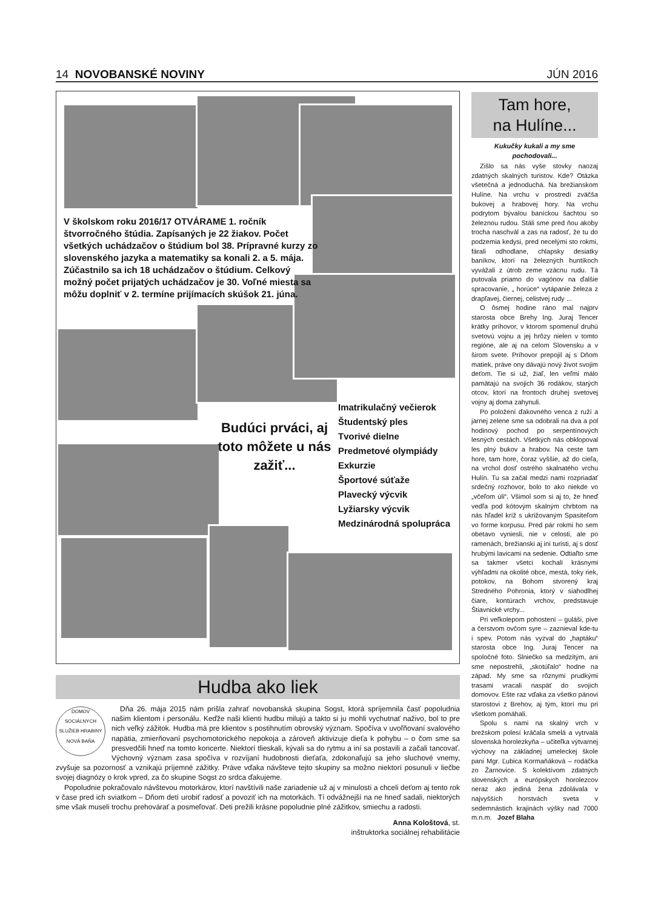14 NOVOBANSKÉ NOVINY JÚN 2016
V školskom roku 2016/17 OTVÁRAME 1. ročník štvorročného štúdia. Zapísaných je 22 žiakov. Počet všetkých uchádzačov o štúdium bol 38. Prípravné kurzy zo slovenského jazyka a matematiky sa konali 2. a 5. mája. Zúčastnilo sa ich 18 uchádzačov o štúdium. Celkový možný počet prijatých uchádzačov je 30. Voľné miesta sa môžu doplniť v 2. termíne prijímacích skúšok 21. júna.
Budúci prváci, aj toto môžete u nás zažiť...
Imatrikulačný večierok
Študentský ples
Tvorivé dielne
Predmetové olympiády
Exkurzie
Športové súťaže
Plavecký výcvik
Lyžiarsky výcvik
Medzinárodná spolupráca
Hudba ako liek
DOMOV SOCIÁLNYCH SLUŽIEB HRABINY NOVÁ BAŇA
Dňa 26. mája 2015 nám prišla zahrať novobanská skupina Sogst, ktorá spríjemnila časť popoludnia našim klientom i personálu. Keďže naši klienti hudbu milujú a takto si ju mohli vychutnať naživo, bol to pre nich veľký zážitok. Hudba má pre klientov s postihnutím obrovský význam. Spočíva v uvoľňovaní svalového napätia, zmierňovaní psychomotorického nepokoja a zároveň aktivizuje dieťa k pohybu – o čom sme sa presvedčili hneď na tomto koncerte. Niektorí tlieskali, kývali sa do rytmu a iní sa postavili a začali tancovať. Výchovný význam zasa spočíva v rozvíjaní hudobnosti dieťaťa, zdokonaľujú sa jeho sluchové vnemy, zvyšuje sa pozornosť a vznikajú príjemné zážitky. Práve vďaka návšteve tejto skupiny sa možno niektorí posunuli v liečbe svojej diagnózy o krok vpred, za čo skupine Sogst zo srdca ďakujeme.
Popoludnie pokračovalo návštevou motorkárov, ktorí navštívili naše zariadenie už aj v minulosti a chceli deťom aj tento rok v čase pred ich sviatkom – Dňom detí urobiť radosť a povoziť ich na motorkách. Tí odvážnejší na ne hneď sadali, niektorých sme však museli trochu prehovárať a posmeľovať. Deti prežili krásne popoludnie plné zážitkov, smiechu a radosti.
Anna Kološtová, st.
inštruktorka sociálnej rehabilitácie
Tam hore,
na Hulíne...
Kukučky kukali a my sme pochodovali...
Zišlo sa nás vyše stovky naozaj zdatných skalných turistov. Kde? Otázka všetečná a jednoduchá. Na brežianskom Hulíne. Na vrchu v prostredí zväčša bukovej a hrabovej hory. Na vrchu podrytom bývalou baníckou šachtou so železnou rudou. Stáli sme pred ňou akoby trocha naschvál a zas na radosť, že tu do podzemia kedysi, pred necelými sto rokmi, fárali odhodlane, chlapsky desiatky baníkov, ktorí na železných huntíkoch vyvážali z útrob zeme vzácnu rudu. Tá putovala priamo do vagónov na ďalšie spracovanie, „ horúce“ vytápanie železa z drapľavej, čiernej, celistvej rudy ...
O ôsmej hodine ráno mal najprv starosta obce Brehy Ing. Juraj Tencer krátky príhovor, v ktorom spomenul druhú svetovú vojnu a jej hrôzy nielen v tomto regióne, ale aj na celom Slovensku a v širom svete. Príhovor prepojil aj s Dňom matiek, práve ony dávajú nový život svojim deťom. Tie si už, žiaľ, len veľmi málo pamätajú na svojich 36 rodákov, starých otcov, ktorí na frontoch druhej svetovej vojny aj doma zahynuli.
Po položení ďakovného venca z ruží a jarnej zelene sme sa odobrali na dva a pol hodinový pochod po serpentínových lesných cestách. Všetkých nás obklopoval les plný bukov a hrabov. Na ceste tam hore, tam hore, čoraz vyššie, až do cieľa, na vrchol dosť ostrého skalnatého vrchu Hulín. Tu sa začal medzi nami rozpriadať srdečný rozhovor, bolo to ako niekde vo „včeľom úli“. Všimol som si aj to, že hneď vedľa pod kótovým skalným chrbtom na nás hľadel kríž s ukrižovaným Spasiteľom vo forme korpusu. Pred pár rokmi ho sem obetavo vyniesli, nie v celosti, ale po ramenách, brežianski aj iní turisti, aj s dosť hrubými lavicami na sedenie. Odtiaľto sme sa takmer všetci kochali krásnymi výhľadmi na okolité obce, mestá, toky riek, potokov, na Bohom stvorený kraj Stredného Pohronia, ktorý v siahodlhej čiare, kontúrach vrchov, predstavuje Štiavnické vrchy...
Pri veľkolepom pohostení – guláši, pive a čerstvom ovčom syre – zaznieval kde-tu i spev. Potom nás vyzval do „haptáku“ starosta obce Ing. Juraj Tencer na spoločné foto. Slniečko sa medzitým, ani sme nepostrehli, „skotúľalo“ hodne na západ. My sme sa rôznymi prudkými trasami vracali naspäť do svojich domovov. Ešte raz vďaka za všetko pánovi starostovi z Brehov, aj tým, ktorí mu pri všetkom pomáhali.
Spolu s nami na skalný vrch v brežskom polesí kráčala smelá a vytrvalá slovenská horolezkyňa – učiteľka výtvarnej výchovy na základnej umeleckej škole pani Mgr. Ľubica Kormaňáková – rodáčka zo Žarnovice. S kolektívom zdatných slovenských a európskych horolezcov neraz ako jediná žena zdolávala v najvyšších horstvách sveta v sedemnástich krajinách výšky nad 7000 m.n.m. Jozef Blaha